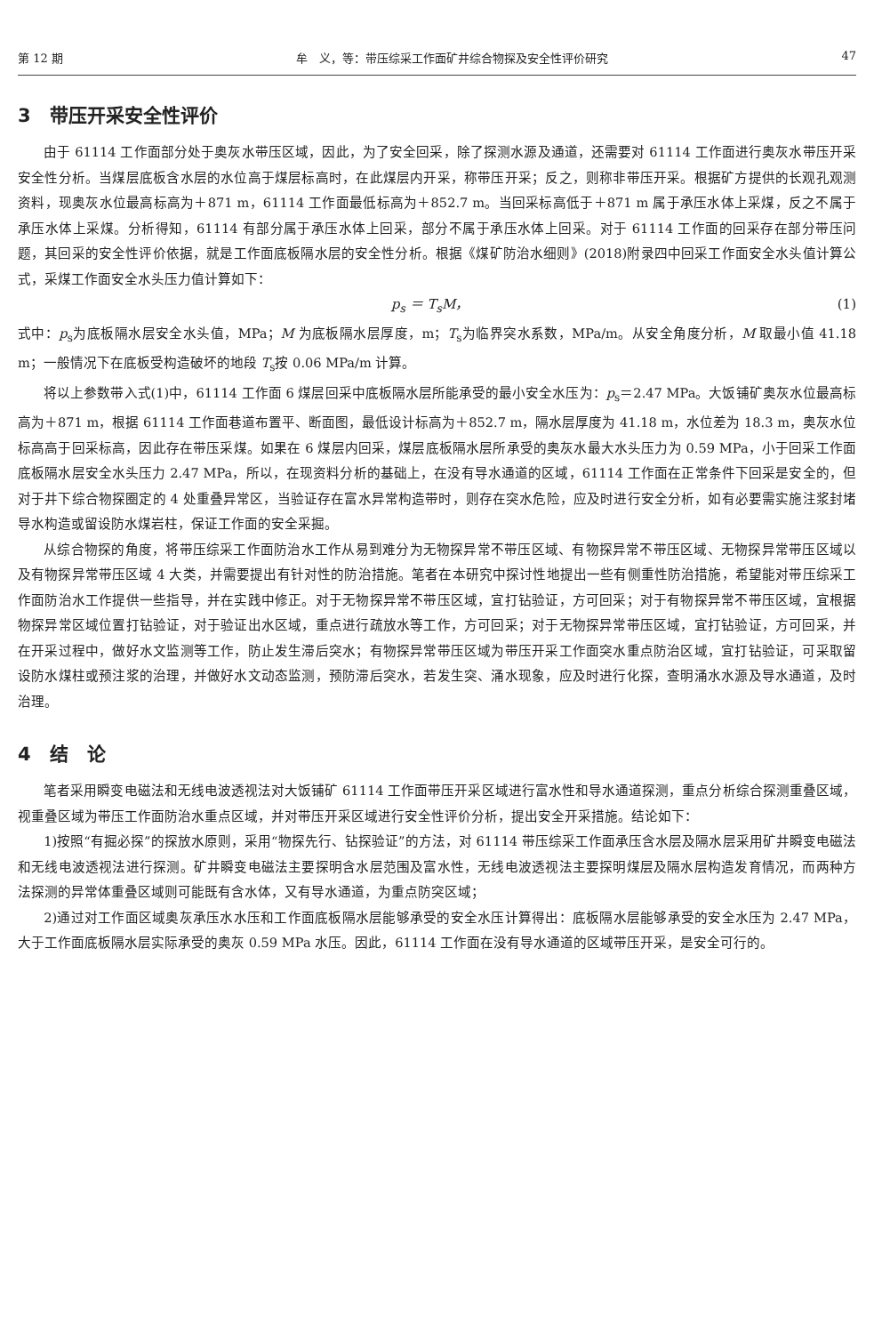第 12 期 牟　义，等：带压综采工作面矿井综合物探及安全性评价研究 47
3　带压开采安全性评价
由于 61114 工作面部分处于奥灰水带压区域，因此，为了安全回采，除了探测水源及通道，还需要对 61114 工作面进行奥灰水带压开采安全性分析。当煤层底板含水层的水位高于煤层标高时，在此煤层内开采，称带压开采；反之，则称非带压开采。根据矿方提供的长观孔观测资料，现奥灰水位最高标高为＋871 m，61114 工作面最低标高为＋852.7 m。当回采标高低于＋871 m 属于承压水体上采煤，反之不属于承压水体上采煤。分析得知，61114 有部分属于承压水体上回采，部分不属于承压水体上回采。对于 61114 工作面的回采存在部分带压问题，其回采的安全性评价依据，就是工作面底板隔水层的安全性分析。根据《煤矿防治水细则》(2018)附录四中回采工作面安全水头值计算公式，采煤工作面安全水头压力值计算如下：
p<sub>s</sub> ＝ T<sub>s</sub>M， (1)
式中：p<sub>s</sub>为底板隔水层安全水头值，MPa；M 为底板隔水层厚度，m；T<sub>s</sub>为临界突水系数，MPa/m。从安全角度分析，M 取最小值 41.18 m；一般情况下在底板受构造破坏的地段 T<sub>s</sub>按 0.06 MPa/m 计算。
将以上参数带入式(1)中，61114 工作面 6 煤层回采中底板隔水层所能承受的最小安全水压为：p<sub>s</sub>＝2.47 MPa。大饭铺矿奥灰水位最高标高为＋871 m，根据 61114 工作面巷道布置平、断面图，最低设计标高为＋852.7 m，隔水层厚度为 41.18 m，水位差为 18.3 m，奥灰水位标高高于回采标高，因此存在带压采煤。如果在 6 煤层内回采，煤层底板隔水层所承受的奥灰水最大水头压力为 0.59 MPa，小于回采工作面底板隔水层安全水头压力 2.47 MPa，所以，在现资料分析的基础上，在没有导水通道的区域，61114 工作面在正常条件下回采是安全的，但对于井下综合物探圈定的 4 处重叠异常区，当验证存在富水异常构造带时，则存在突水危险，应及时进行安全分析，如有必要需实施注浆封堵导水构造或留设防水煤岩柱，保证工作面的安全采掘。
从综合物探的角度，将带压综采工作面防治水工作从易到难分为无物探异常不带压区域、有物探异常不带压区域、无物探异常带压区域以及有物探异常带压区域 4 大类，并需要提出有针对性的防治措施。笔者在本研究中探讨性地提出一些有侧重性防治措施，希望能对带压综采工作面防治水工作提供一些指导，并在实践中修正。对于无物探异常不带压区域，宜打钻验证，方可回采；对于有物探异常不带压区域，宜根据物探异常区域位置打钻验证，对于验证出水区域，重点进行疏放水等工作，方可回采；对于无物探异常带压区域，宜打钻验证，方可回采，并在开采过程中，做好水文监测等工作，防止发生滞后突水；有物探异常带压区域为带压开采工作面突水重点防治区域，宜打钻验证，可采取留设防水煤柱或预注浆的治理，并做好水文动态监测，预防滞后突水，若发生突、涌水现象，应及时进行化探，查明涌水水源及导水通道，及时治理。
4　结　论
笔者采用瞬变电磁法和无线电波透视法对大饭铺矿 61114 工作面带压开采区域进行富水性和导水通道探测，重点分析综合探测重叠区域，视重叠区域为带压工作面防治水重点区域，并对带压开采区域进行安全性评价分析，提出安全开采措施。结论如下：
1)按照“有掘必探”的探放水原则，采用“物探先行、钻探验证”的方法，对 61114 带压综采工作面承压含水层及隔水层采用矿井瞬变电磁法和无线电波透视法进行探测。矿井瞬变电磁法主要探明含水层范围及富水性，无线电波透视法主要探明煤层及隔水层构造发育情况，而两种方法探测的异常体重叠区域则可能既有含水体，又有导水通道，为重点防突区域；
2)通过对工作面区域奥灰承压水水压和工作面底板隔水层能够承受的安全水压计算得出：底板隔水层能够承受的安全水压为 2.47 MPa，大于工作面底板隔水层实际承受的奥灰 0.59 MPa 水压。因此，61114 工作面在没有导水通道的区域带压开采，是安全可行的。